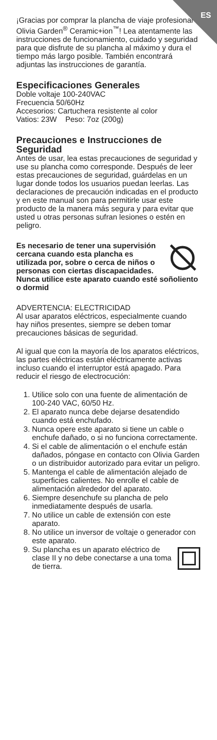ES
¡Gracias por comprar la plancha de viaje profesional Olivia Garden<sup>®</sup> Ceramic+ion<sup>™</sup>! Lea atentamente las instrucciones de funcionamiento, cuidado y seguridad para que disfrute de su plancha al máximo y dura el tiempo más largo posible. También encontrará adjuntas las instrucciones de garantía.
Especificaciones Generales
Doble voltaje 100-240VAC
Frecuencia 50/60Hz
Accesorios: Cartuchera resistente al color
Vatios: 23W Peso: 7oz (200g)
Precauciones e Instrucciones de Seguridad
Antes de usar, lea estas precauciones de seguridad y use su plancha como corresponde. Después de leer estas precauciones de seguridad, guárdelas en un lugar donde todos los usuarios puedan leerlas. Las declaraciones de precaución indicadas en el producto y en este manual son para permitirle usar este producto de la manera más segura y para evitar que usted u otras personas sufran lesiones o estén en peligro.
Es necesario de tener una supervisión cercana cuando esta plancha es utilizada por, sobre o cerca de niños o personas con ciertas discapacidades. Nunca utilice este aparato cuando esté soñoliento o dormid
ADVERTENCIA: ELECTRICIDAD
Al usar aparatos eléctricos, especialmente cuando hay niños presentes, siempre se deben tomar precauciones básicas de seguridad.
Al igual que con la mayoría de los aparatos eléctricos, las partes eléctricas están eléctricamente activas incluso cuando el interruptor está apagado. Para reducir el riesgo de electrocución:
1. Utilice solo con una fuente de alimentación de 100-240 VAC, 60/50 Hz.
2. El aparato nunca debe dejarse desatendido cuando está enchufado.
3. Nunca opere este aparato si tiene un cable o enchufe dañado, o si no funciona correctamente.
4. Si el cable de alimentación o el enchufe están dañados, póngase en contacto con Olivia Garden o un distribuidor autorizado para evitar un peligro.
5. Mantenga el cable de alimentación alejado de superficies calientes. No enrolle el cable de alimentación alrededor del aparato.
6. Siempre desenchufe su plancha de pelo inmediatamente después de usarla.
7. No utilice un cable de extensión con este aparato.
8. No utilice un inversor de voltaje o generador con este aparato.
9. Su plancha es un aparato eléctrico de clase II y no debe conectarse a una toma de tierra.